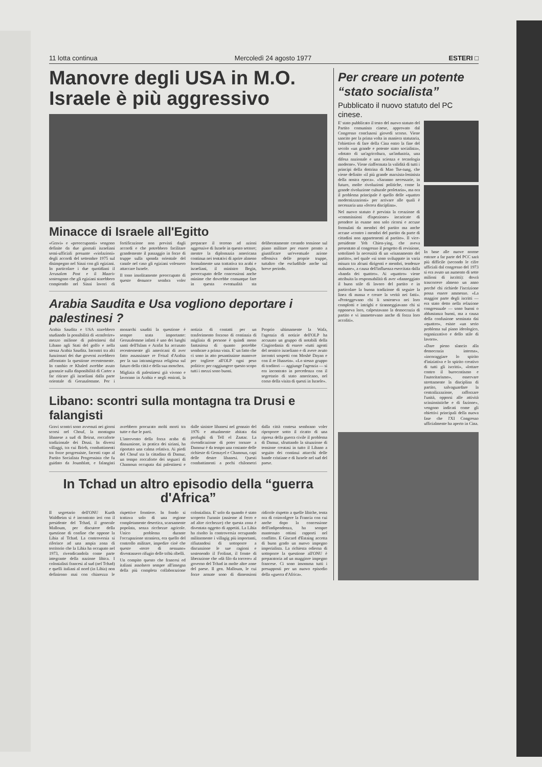11 lotta continua Mercoledì 24 agosto 1977 ESTERI □
Manovre degli USA in M.O.
Israele è più aggressivo
Minacce di Israele all'Egitto
«Gravi» e «preoccupanti» vengono definite da due giornali israeliani semi-ufficiali presunte «violazioni» degli accordi del settembre 1975 sul disimpegno nel Sinai con gli egiziani. In particolare i due quotidiani il Jerusalem Post e il Maariv sostengono che gli egiziani starebbero compiendo nel Sinai lavori di fortificazione non previsti dagli accordi e che potrebbero facilitare grandemente il passaggio in forze di truppe sulla sponda orientale del canale nel caso gli egiziani volessero attaccare Israele.
Il tono insolitamente preoccupato di queste denunce sembra voler preparare il terreno ad azioni aggressive di Israele in questo settore; mentre la diplomazia americana continua nei tentativi di aprire almeno formalmente una trattativa tra arabi e israeliani, il ministro Begin, preoccupato delle concessioni anche minime che dovrebbe comunque fare in questa eventualità sta deliberatamente creando tensione sul piano militare per essere pronto a giustificare un'eventuale azione offensiva delle proprie truppe, tuttaltro che escludibile anche sul breve periodo.
Arabia Saudita e Usa vogliono deportare i palestinesi ?
Arabia Saudita e USA starebbero studiando la possibilità di «trasferire» mezzo milione di palestinesi dal Libano agli Stati del golfo e nella stessa Arabia Saudita. Incontri tra alti funzionari dei due governi avrebbero affrontato la questione recentemente. In cambio re Khaled avrebbe avuto garanzie sulla disponibilità di Carter a far ritirare gli israeliani dalla parte orientale di Gerusalemme. Per i monarchi sauditi la questione è sempre stata importante: Gerusalemme infatti è uno dei luoghi santi dell'Islam e Arafat ha accusato recentemente gli americani di aver fatto assassinare re Feisal d'Arabia per la sua intransigenza religiosa sul futuro della città e della sua moschea.
Migliaia di palestinesi già vivono e lavorano in Arabia e negli emirati, la notizia di contatti per un trasferimento forzoso di centinaia di migliaia di persone è quindi meno fantasiosa di quanto potrebbe sembrare a prima vista. E' un fatto che ci sono in atto pesantissime manovre per togliere all'OLP ogni peso politico: per raggiungere questo scopo tutti i mezzi sono buoni.
Proprio ultimamente la Wafa, l'agenzia di notizie dell'OLP ha accusato un gruppo di notabili della Cisgiordania di essere «tutti agenti del nemico israeliano e di avere avuto incontri sospetti con Moshè Dayan e con il re Hussein». «Lo stesso gruppo di traditori — aggiunge l'agenzia — si era incontrato in precedenza con il segretario di stato americano, nel corso della visita di questi in Israele».
Libano: scontri sulla montagna tra Drusi e falangisti
Gravi scontri sono avvenuti nei giorni scorsi nel Chouf, la montagna libanese a sud di Beirut, roccaforte tradizionale dei Drusi. In diversi villaggi, tra cui Brieh, combattimenti tra forze progressiste, facenti capo al Partito Socialista Progressista che fu guidato da Joumblatt, e falangisti avrebbero procurato molti morti tra tutte e due le parti.
L'intervento della forza araba di dissuasione, in pratica dei siriani, ha riportato una calma relativa. Ai piedi del Chouf sta la cittadina di Damur, un tempo roccaforte dei seguaci di Chamoun occupata dai palestinesi e dalle sinistre libanesi nel gennaio del 1976 e attualmente abitata dai profughi di Tell el Zaatar. La rivendicazione di poter tornare a Damour è da tempo una costante delle richieste di Gemayel e Chamoun, capi delle destre libanesi. Questi combattimenti a pochi chilometri dalla città contesa sembrano voler riproporre sotto il ricatto di una ripresa della guerra civile il problema di Damur, sfruttando la situazione di tensione creatasi in tutto il Libano a seguito dei continui attacchi delle bande cristiane e di Israele nel sud del paese.
In Tchad un altro episodio della “guerra d'Africa”
Il segretario dell'ONU Kurth Waldheim si è incontrato ieri con il presidente del Tchad, il generale Malloum, per discutere della questione di confine che oppone la Libia al Tchad. La controversia si riferisce ad una ampia zona di territorio che la Libia ha occupato nel 1973, rivendicandola come parte integrante della nazione libica. I colonialisti francesi al sud (nel Tchad) e quelli italiani al nord (in Libia) non definirono mai con chiarezza le rispettive frontiere. In fondo si trattava solo di una regione completamente desertica, scarsamente popolata, senza ricchezze agricole. Unico problema durante l'occupazione straniera, era quello del controllo militare, impedire cioè che queste «terre di nessuno» diventassero rifugio delle tribù ribelli.
Un compito questo che francesi ed italiani assolsero sempre all'insegna della più completa collaborazione colonialista. E' solo da quando è stato scoperto l'uranio (assieme al ferro e ad altre ricchezze) che questa zona è diventata oggetto di appetiti. La Libia ha risolto la controversia occupando militarmente i villagig più importanti, rifiutandosi di sottoporre a discussione le sue ragioni e sostenendo il Frolinat, il fronte di liberazione che «dà filo da torcere» al governo del Tchad in molte altre zone del paese. Il gen. Malloum, le cui forze armate sono di dimensioni ridicole rispetto a quelle libiche, tenta ora di coinvolgere la Francia con cui anche dopo la concessione dell'indipendenza, ha sempre mantenuto ottimi rapporti nel conflitto. E Giscard d'Estaing accetta di buon grado un nuovo impegno imperialista. La richiesta odierna di sottoporre la questione all'ONU è preparatoria ad un maggiore impegno francese. Ci sono insomma tutti i presupposti per un nuovo episodio della «guerra d'Africa».
Per creare un potente “stato socialista”
Pubblicato il nuovo statuto del PC cinese.
E' stato pubblicato il testo del nuovo statuto del Partito comunista cinese, approvato dal Congresso conclusosi giovedì scorso. Viene sancito per la prima volta in maniera statutaria, l'obiettivo di fare della Cina entro la fine del secolo «un grande e potente stato socialista», «dotato di un'agricoltura, un'industria, una difesa nazionale e una scienza e tecnologia moderne». Viene riaffermata la validità di tutti i principi della dottrina di Mao Tse-tung, che viene definito «il più grande marxista-leninista della nostra epoca». «Saranno necessarie, in futuro, molte rivoluzioni politiche, come la grande rivoluzione culturale proletaria», ma ora il problema principale è quello delle «quattro modernizzazioni» per arrivare alle quali è necessaria una «ferrea disciplina».
Nel nuovo statuto è prevista la creazione di «commissioni d'ispezione» incaricate di prendere in esame non solo ricorsi e accuse formulati da membri del partito ma anche accuse «contro i membri del partito da parte di cittadini non appartenenti al partito». Il vice-presidente Yeh Chien-ying, che aveva presentato al congresso il progetto di revisione, sottolineò la necessità di un «risanamento del partito», nel quale «si sono sviluppate in varia misura tra alcuni dirigenti e membri, tendenze malsane», a causa dell'influenza esercitata dalla «banda dei quattro». Ai «quattro» viene attribuita la responsabilità di aver «danneggiato il buon stile di lavoro del partito e in particolare la buona tradizione di seguire la linea di massa e creare la verità nei fatti». «Proteggevano chi li sosteneva nei loro complotti e intrighi e tiranneggiavano chi si opponeva loro, calpestavano la democrazia di partito e vi immettevano anche di forza loro accoliti».
In base alle nuove norme entrare a far parte del PCC sarà più difficile (secondo le cifre ufficiali dal congresso del 1973 si era avuto un aumento di sette milioni di iscritti): dovrà trascorrere almeno un anno perché chi richiede l'iscrizione possa essere ammesso. «La maggior parte degli iscritti — era stato detto nella relazione congressuale — sono buoni o abbastanza buoni, ma a causa della confusione seminata dai «quattro», esiste «un serio problema sul piano ideologico, organizzativo e dello stile di lavoro».
«Dare pieno slancio alla democrazia interna», «incoraggiare lo spirito d'iniziativa e lo spirito creativo di tutti gli iscritti», «lottare contro il burocratismo e l'autoritarismo», osservare strettamente la disciplina di partito, salvaguardare la centralizzazione, rafforzare l'unità, opporsi alle attività scissionistiche e di fazione», vengono indicati come gli obiettivi principali della nuova fase che l'XI Congresso ufficialmente ha aperto in Cina.